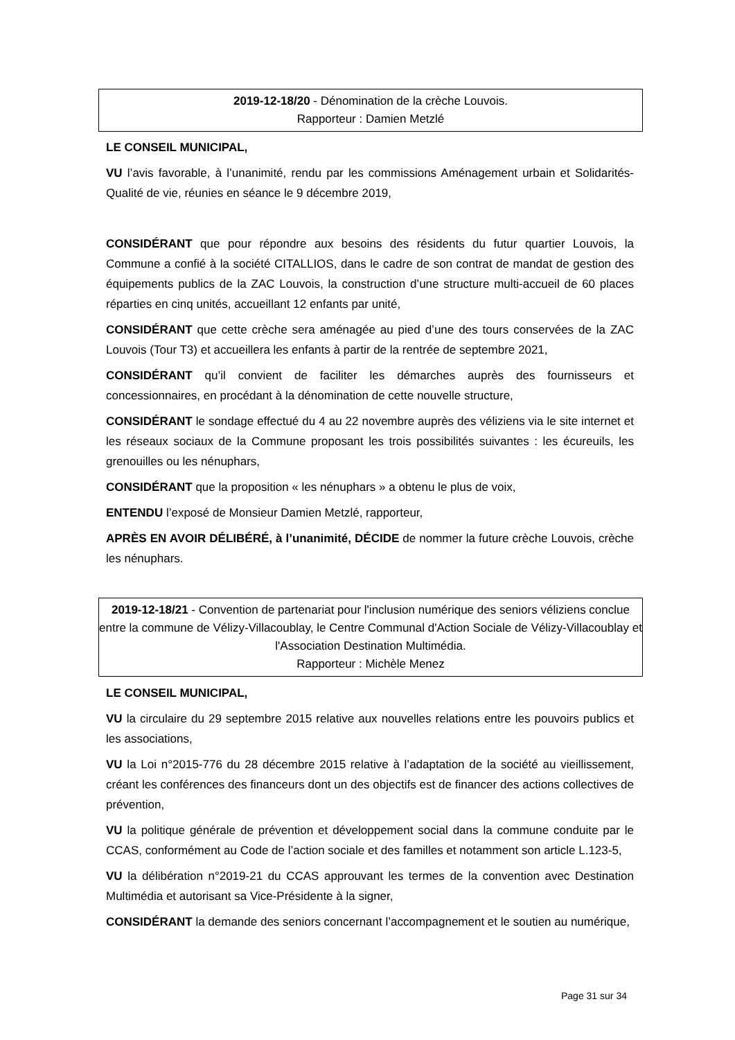2019-12-18/20 - Dénomination de la crèche Louvois.
Rapporteur : Damien Metzlé
LE CONSEIL MUNICIPAL,
VU l’avis favorable, à l’unanimité, rendu par les commissions Aménagement urbain et Solidarités-Qualité de vie, réunies en séance le 9 décembre 2019,
CONSIDÉRANT que pour répondre aux besoins des résidents du futur quartier Louvois, la Commune a confié à la société CITALLIOS, dans le cadre de son contrat de mandat de gestion des équipements publics de la ZAC Louvois, la construction d’une structure multi-accueil de 60 places réparties en cinq unités, accueillant 12 enfants par unité,
CONSIDÉRANT que cette crèche sera aménagée au pied d’une des tours conservées de la ZAC Louvois (Tour T3) et accueillera les enfants à partir de la rentrée de septembre 2021,
CONSIDÉRANT qu’il convient de faciliter les démarches auprès des fournisseurs et concessionnaires, en procédant à la dénomination de cette nouvelle structure,
CONSIDÉRANT le sondage effectué du 4 au 22 novembre auprès des véliziens via le site internet et les réseaux sociaux de la Commune proposant les trois possibilités suivantes : les écureuils, les grenouilles ou les nénuphars,
CONSIDÉRANT que la proposition « les nénuphars » a obtenu le plus de voix,
ENTENDU l’exposé de Monsieur Damien Metzlé, rapporteur,
APRÈS EN AVOIR DÉLIBÉRÉ, à l’unanimité, DÉCIDE de nommer la future crèche Louvois, crèche les nénuphars.
2019-12-18/21 - Convention de partenariat pour l'inclusion numérique des seniors véliziens conclue entre la commune de Vélizy-Villacoublay, le Centre Communal d'Action Sociale de Vélizy-Villacoublay et l'Association Destination Multimédia.
Rapporteur : Michèle Menez
LE CONSEIL MUNICIPAL,
VU la circulaire du 29 septembre 2015 relative aux nouvelles relations entre les pouvoirs publics et les associations,
VU la Loi n°2015-776 du 28 décembre 2015 relative à l’adaptation de la société au vieillissement, créant les conférences des financeurs dont un des objectifs est de financer des actions collectives de prévention,
VU la politique générale de prévention et développement social dans la commune conduite par le CCAS, conformément au Code de l’action sociale et des familles et notamment son article L.123-5,
VU la délibération n°2019-21 du CCAS approuvant les termes de la convention avec Destination Multimédia et autorisant sa Vice-Présidente à la signer,
CONSIDÉRANT la demande des seniors concernant l’accompagnement et le soutien au numérique,
Page 31 sur 34